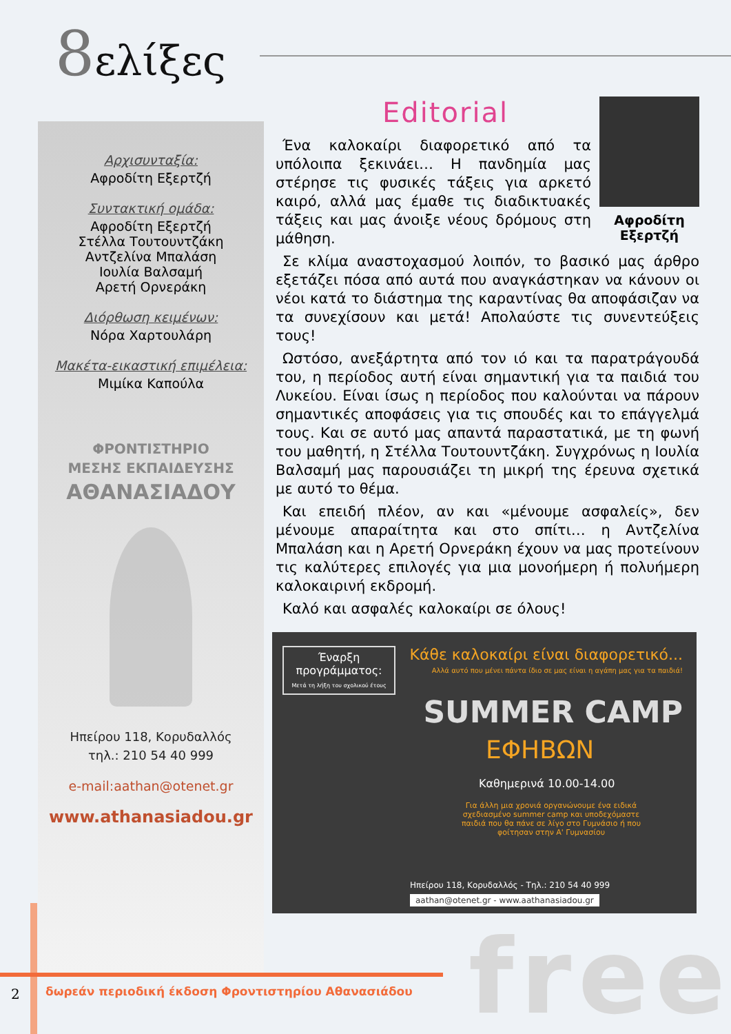8ελίξες
Αρχισυνταξία:
Αφροδίτη Εξερτζή
Συντακτική ομάδα:
Αφροδίτη Εξερτζή
Στέλλα Τουτουντζάκη
Αντζελίνα Μπαλάση
Ιουλία Βαλσαμή
Αρετή Ορνεράκη
Διόρθωση κειμένων:
Νόρα Χαρτουλάρη
Μακέτα-εικαστική επιμέλεια:
Μιμίκα Καπούλα
ΦΡΟΝΤΙΣΤΗΡΙΟ
ΜΕΣΗΣ ΕΚΠΑΙΔΕΥΣΗΣ
ΑΘΑΝΑΣΙΑΔΟΥ
Ηπείρου 118, Κορυδαλλός
τηλ.: 210 54 40 999
e-mail:aathan@otenet.gr
www.athanasiadou.gr
Editorial
Αφροδίτη
Εξερτζή
Ένα καλοκαίρι διαφορετικό από τα υπόλοιπα ξεκινάει… Η πανδημία μας στέρησε τις φυσικές τάξεις για αρκετό καιρό, αλλά μας έμαθε τις διαδικτυακές τάξεις και μας άνοιξε νέους δρόμους στη μάθηση.
Σε κλίμα αναστοχασμού λοιπόν, το βασικό μας άρθρο εξετάζει πόσα από αυτά που αναγκάστηκαν να κάνουν οι νέοι κατά το διάστημα της καραντίνας θα αποφάσιζαν να τα συνεχίσουν και μετά! Απολαύστε τις συνεντεύξεις τους!
Ωστόσο, ανεξάρτητα από τον ιό και τα παρατράγουδά του, η περίοδος αυτή είναι σημαντική για τα παιδιά του Λυκείου. Είναι ίσως η περίοδος που καλούνται να πάρουν σημαντικές αποφάσεις για τις σπουδές και το επάγγελμά τους. Και σε αυτό μας απαντά παραστατικά, με τη φωνή του μαθητή, η Στέλλα Τουτουντζάκη. Συγχρόνως η Ιουλία Βαλσαμή μας παρουσιάζει τη μικρή της έρευνα σχετικά με αυτό το θέμα.
Και επειδή πλέον, αν και «μένουμε ασφαλείς», δεν μένουμε απαραίτητα και στο σπίτι… η Αντζελίνα Μπαλάση και η Αρετή Ορνεράκη έχουν να μας προτείνουν τις καλύτερες επιλογές για μια μονοήμερη ή πολυήμερη καλοκαιρινή εκδρομή.
Καλό και ασφαλές καλοκαίρι σε όλους!
Έναρξη προγράμματος:
Μετά τη λήξη του σχολικού έτους
Κάθε καλοκαίρι είναι διαφορετικό...
Αλλά αυτό που μένει πάντα ίδιο σε μας είναι η αγάπη μας για τα παιδιά!
SUMMER CAMP
ΕΦΗΒΩΝ
Καθημερινά 10.00-14.00
Για άλλη μια χρονιά οργανώνουμε ένα ειδικά σχεδιασμένο summer camp και υποδεχόμαστε παιδιά που θα πάνε σε λίγο στο Γυμνάσιο ή που φοίτησαν στην Α' Γυμνασίου
Ηπείρου 118, Κορυδαλλός - Τηλ.: 210 54 40 999
aathan@otenet.gr - www.aathanasiadou.gr
free
2
δωρεάν περιοδική έκδοση Φροντιστηρίου Αθανασιάδου